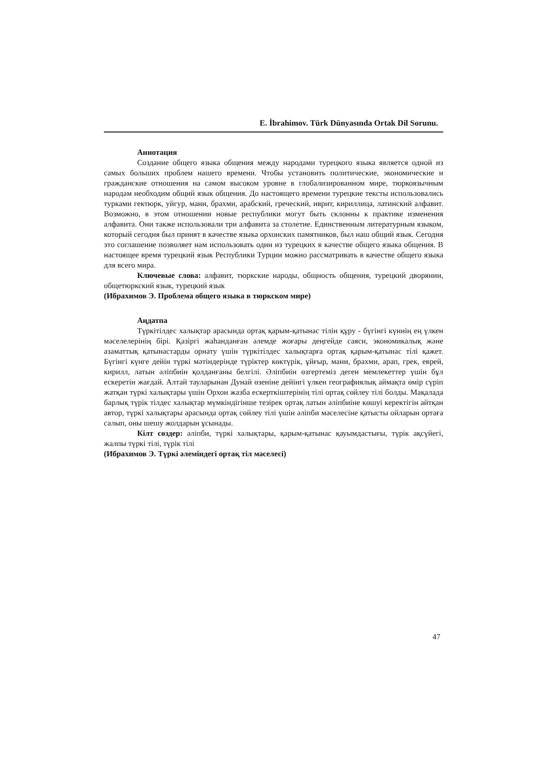E. İbrahimov. Türk Dünyasında Ortak Dil Sorunu.
Аннотация
Создание общего языка общения между народами турецкого языка является одной из самых больших проблем нашего времени. Чтобы установить политические, экономические и гражданские отношения на самом высоком уровне в глобализированном мире, тюркоязычным народам необходим общий язык общения. До настоящего времени турецкие тексты использовались турками гектюрк, уйгур, мани, брахми, арабский, греческий, иврит, кириллица, латинский алфавит. Возможно, в этом отношении новые республики могут быть склонны к практике изменения алфавита. Они также использовали три алфавита за столетие. Единственным литературным языком, который сегодня был принят в качестве языка орхонских памятников, был наш общий язык. Сегодня это соглашение позволяет нам использовать один из турецких в качестве общего языка общения. В настоящее время турецкий язык Республики Турции можно рассматривать в качестве общего языка для всего мира.
Ключевые слова: алфавит, тюркские народы, общность общения, турецкий дворянин, общетюркский язык, турецкий язык
(Ибрахимов Э. Проблема общего языка в тюркском мире)
Аңдатпа
Түркітілдес халықтар арасында ортақ қарым-қатынас тілін құру - бүгінгі күннің ең үлкен мәселелерінің бірі. Қазіргі жаһанданған әлемде жоғары деңгейде саяси, экономикалық және азаматтық қатынастарды орнату үшін түркітілдес халықтарға ортақ қарым-қатынас тілі қажет. Бүгінгі күнге дейін түркі мәтіндерінде түріктер көктүрік, ұйғыр, мани, брахми, арап, грек, еврей, кирилл, латын әліпбиін қолданғаны белгілі. Әліпбиін өзгертеміз деген мемлекеттер үшін бұл ескеретін жағдай. Алтай тауларынан Дунай өзеніне дейінгі үлкен географиялық аймақта өмір сүріп жатқан түркі халықтары үшін Орхон жазба ескерткіштерінің тілі ортақ сөйлеу тілі болды. Мақалада барлық түрік тілдес халықтар мүмкіндігінше тезірек ортақ латын әліпбиіне көшуі керектігін айтқан автор, түркі халықтары арасында ортақ сөйлеу тілі үшін әліпби мәселесіне қатысты ойларын ортаға салып, оны шешу жолдарын ұсынады.
Кілт сөздер: әліпби, түркі халықтары, қарым-қатынас қауымдастығы, түрік ақсүйегі, жалпы түркі тілі, түрік тілі
(Ибрахимов Э. Түркі әлеміндегі ортақ тіл мәселесі)
47